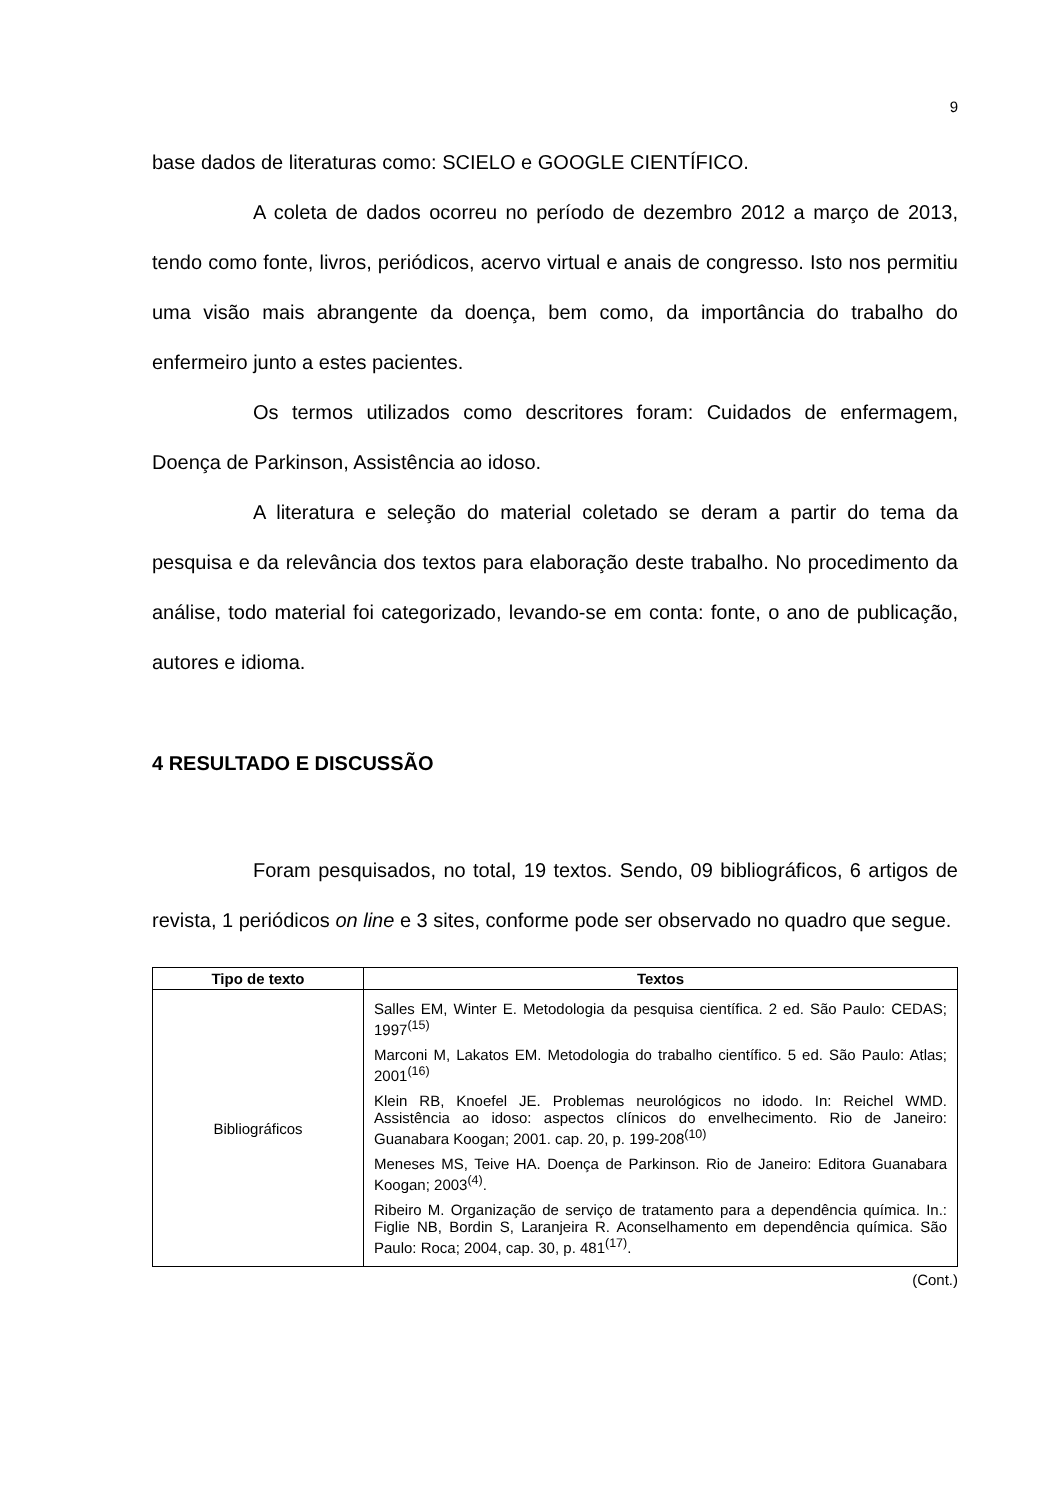9
base dados de literaturas como: SCIELO e GOOGLE CIENTÍFICO.
A coleta de dados ocorreu no período de dezembro 2012 a março de 2013, tendo como fonte, livros, periódicos, acervo virtual e anais de congresso. Isto nos permitiu uma visão mais abrangente da doença, bem como, da importância do trabalho do enfermeiro junto a estes pacientes.
Os termos utilizados como descritores foram: Cuidados de enfermagem, Doença de Parkinson, Assistência ao idoso.
A literatura e seleção do material coletado se deram a partir do tema da pesquisa e da relevância dos textos para elaboração deste trabalho. No procedimento da análise, todo material foi categorizado, levando-se em conta: fonte, o ano de publicação, autores e idioma.
4 RESULTADO E DISCUSSÃO
Foram pesquisados, no total, 19 textos. Sendo, 09 bibliográficos, 6 artigos de revista, 1 periódicos on line e 3 sites, conforme pode ser observado no quadro que segue.
| Tipo de texto | Textos |
| --- | --- |
| Bibliográficos | Salles EM, Winter E. Metodologia da pesquisa científica. 2 ed. São Paulo: CEDAS; 1997<sup>(15)</sup> Marconi M, Lakatos EM. Metodologia do trabalho científico. 5 ed. São Paulo: Atlas; 2001<sup>(16)</sup> Klein RB, Knoefel JE. Problemas neurológicos no idodo. In: Reichel WMD. Assistência ao idoso: aspectos clínicos do envelhecimento. Rio de Janeiro: Guanabara Koogan; 2001. cap. 20, p. 199-208<sup>(10)</sup> Meneses MS, Teive HA. Doença de Parkinson. Rio de Janeiro: Editora Guanabara Koogan; 2003<sup>(4)</sup>. Ribeiro M. Organização de serviço de tratamento para a dependência química. In.: Figlie NB, Bordin S, Laranjeira R. Aconselhamento em dependência química. São Paulo: Roca; 2004, cap. 30, p. 481<sup>(17)</sup>. |
(Cont.)